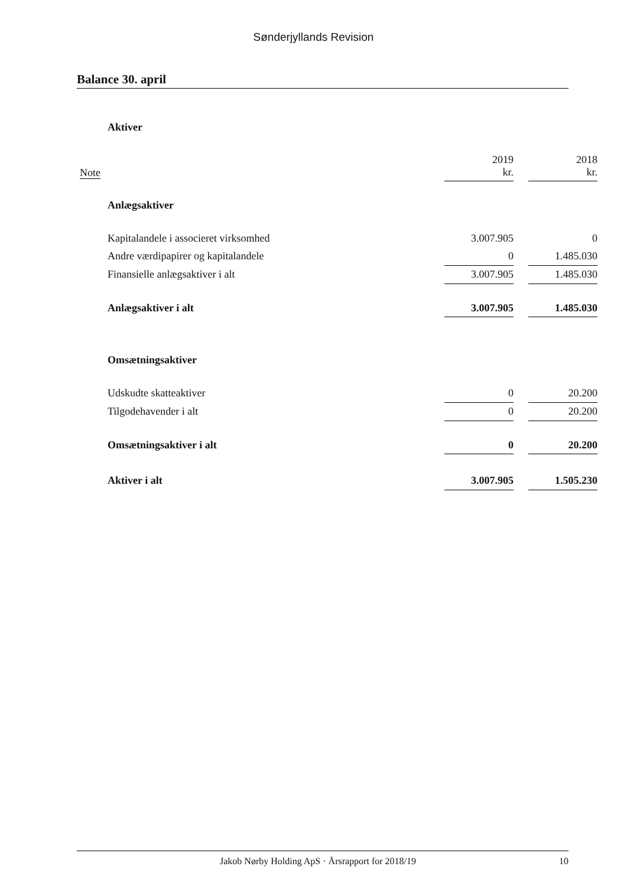Sønderjyllands Revision
Balance 30. april
| Aktiver | | | |
| Note | 2019 kr. | | 2018 kr. |
| Anlægsaktiver | | | |
| Kapitalandele i associeret virksomhed | 3.007.905 | | 0 |
| Andre værdipapirer og kapitalandele | 0 | | 1.485.030 |
| Finansielle anlægsaktiver i alt | 3.007.905 | | 1.485.030 |
| Anlægsaktiver i alt | 3.007.905 | | 1.485.030 |
| Omsætningsaktiver | | | |
| Udskudte skatteaktiver | 0 | | 20.200 |
| Tilgodehavender i alt | 0 | | 20.200 |
| Omsætningsaktiver i alt | 0 | | 20.200 |
| Aktiver i alt | 3.007.905 | | 1.505.230 |
Jakob Nørby Holding ApS · Årsrapport for 2018/19 10